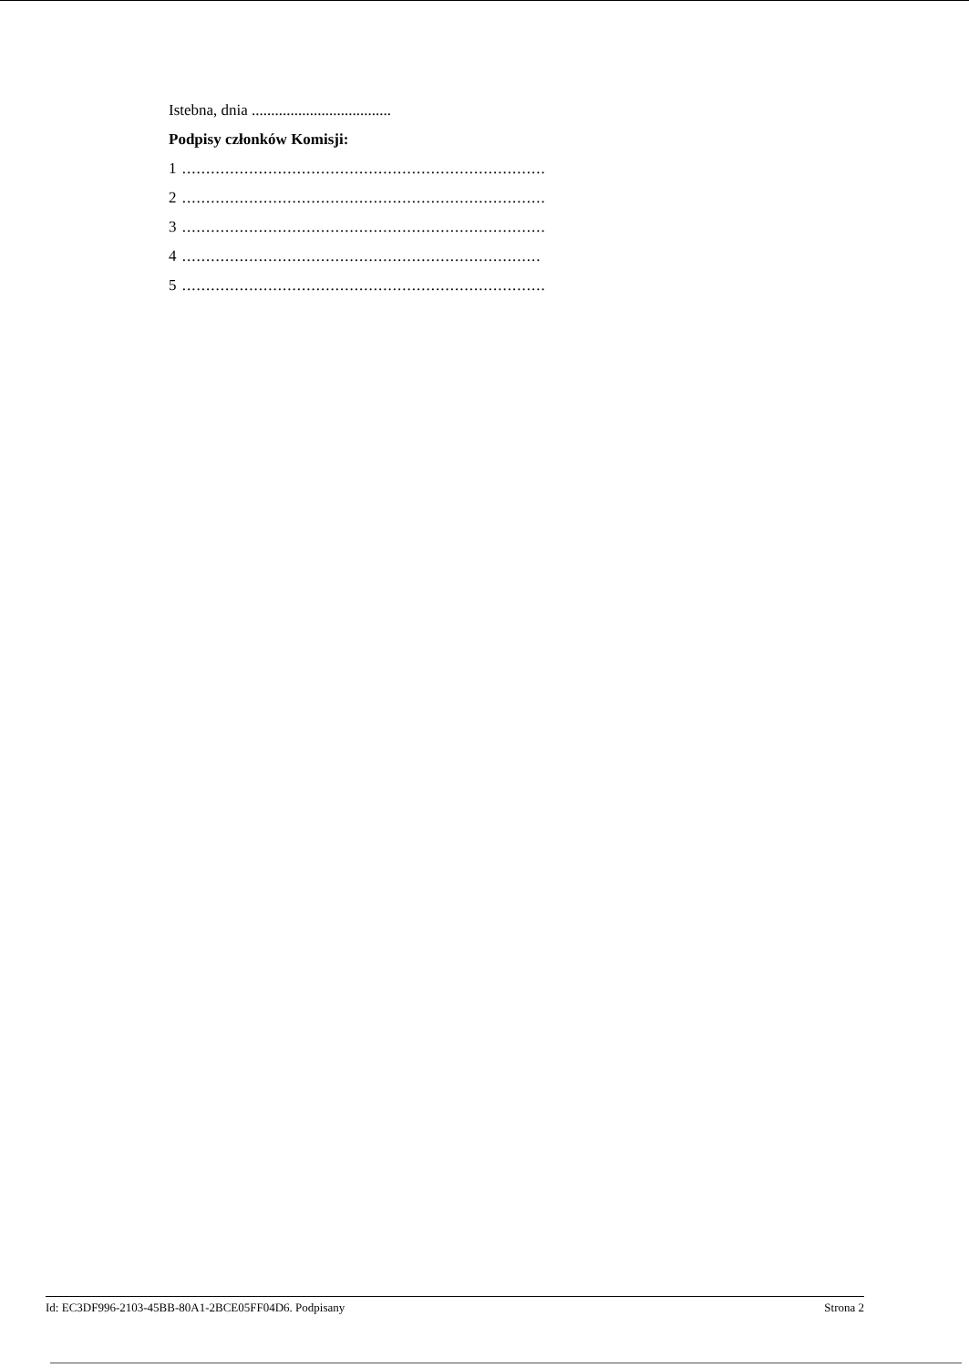Istebna, dnia ....................................
Podpisy członków Komisji:
1 ............................................................................
2 ............................................................................
3 ............................................................................
4 ...........................................................................
5 ............................................................................
Id: EC3DF996-2103-45BB-80A1-2BCE05FF04D6. Podpisany Strona 2